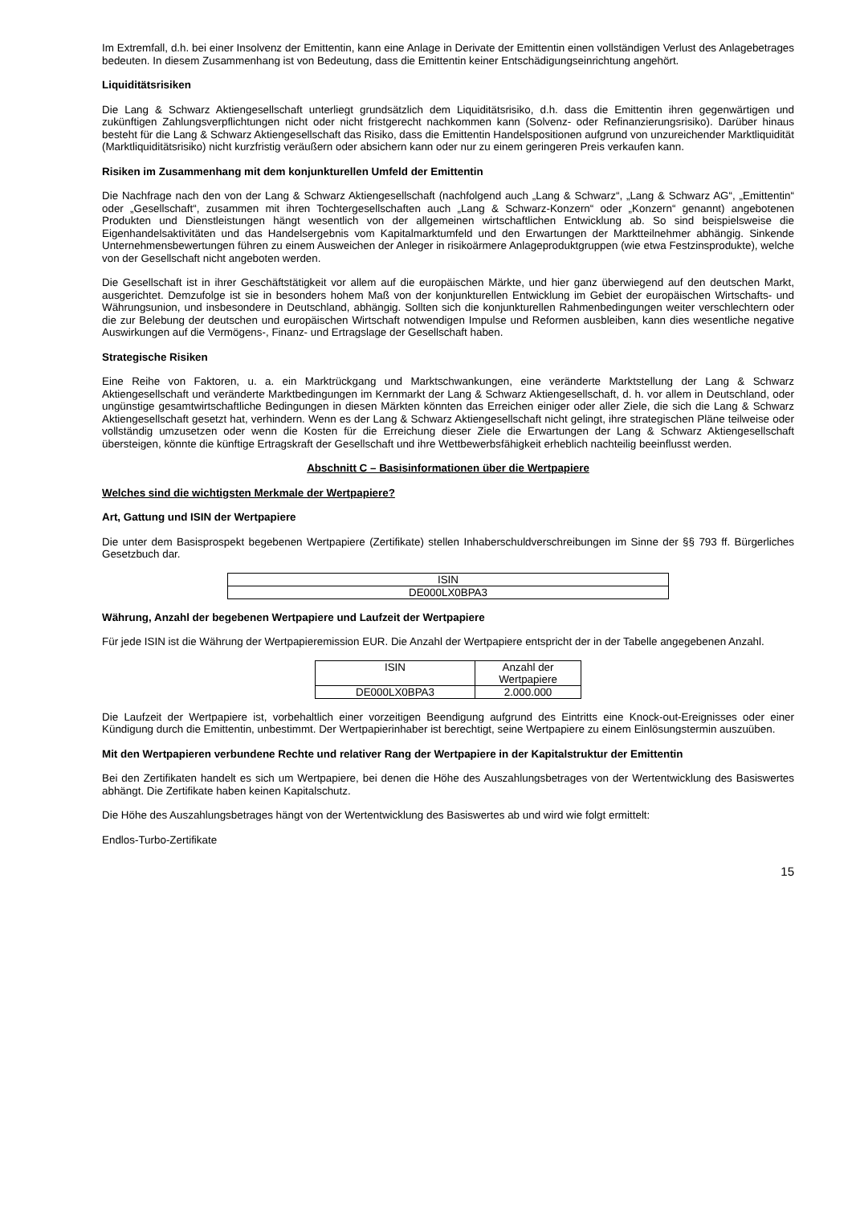Im Extremfall, d.h. bei einer Insolvenz der Emittentin, kann eine Anlage in Derivate der Emittentin einen vollständigen Verlust des Anlagebetrages bedeuten. In diesem Zusammenhang ist von Bedeutung, dass die Emittentin keiner Entschädigungseinrichtung angehört.
Liquiditätsrisiken
Die Lang & Schwarz Aktiengesellschaft unterliegt grundsätzlich dem Liquiditätsrisiko, d.h. dass die Emittentin ihren gegenwärtigen und zukünftigen Zahlungsverpflichtungen nicht oder nicht fristgerecht nachkommen kann (Solvenz- oder Refinanzierungsrisiko). Darüber hinaus besteht für die Lang & Schwarz Aktiengesellschaft das Risiko, dass die Emittentin Handelspositionen aufgrund von unzureichender Marktliquidität (Marktliquiditätsrisiko) nicht kurzfristig veräußern oder absichern kann oder nur zu einem geringeren Preis verkaufen kann.
Risiken im Zusammenhang mit dem konjunkturellen Umfeld der Emittentin
Die Nachfrage nach den von der Lang & Schwarz Aktiengesellschaft (nachfolgend auch „Lang & Schwarz“, „Lang & Schwarz AG“, „Emittentin“ oder „Gesellschaft“, zusammen mit ihren Tochtergesellschaften auch „Lang & Schwarz-Konzern“ oder „Konzern“ genannt) angebotenen Produkten und Dienstleistungen hängt wesentlich von der allgemeinen wirtschaftlichen Entwicklung ab. So sind beispielsweise die Eigenhandelsaktivitäten und das Handelsergebnis vom Kapitalmarktumfeld und den Erwartungen der Marktteilnehmer abhängig. Sinkende Unternehmensbewertungen führen zu einem Ausweichen der Anleger in risikoärmere Anlageproduktgruppen (wie etwa Festzinsprodukte), welche von der Gesellschaft nicht angeboten werden.
Die Gesellschaft ist in ihrer Geschäftstätigkeit vor allem auf die europäischen Märkte, und hier ganz überwiegend auf den deutschen Markt, ausgerichtet. Demzufolge ist sie in besonders hohem Maß von der konjunkturellen Entwicklung im Gebiet der europäischen Wirtschafts- und Währungsunion, und insbesondere in Deutschland, abhängig. Sollten sich die konjunkturellen Rahmenbedingungen weiter verschlechtern oder die zur Belebung der deutschen und europäischen Wirtschaft notwendigen Impulse und Reformen ausbleiben, kann dies wesentliche negative Auswirkungen auf die Vermögens-, Finanz- und Ertragslage der Gesellschaft haben.
Strategische Risiken
Eine Reihe von Faktoren, u. a. ein Marktrückgang und Marktschwankungen, eine veränderte Marktstellung der Lang & Schwarz Aktiengesellschaft und veränderte Marktbedingungen im Kernmarkt der Lang & Schwarz Aktiengesellschaft, d. h. vor allem in Deutschland, oder ungünstige gesamtwirtschaftliche Bedingungen in diesen Märkten könnten das Erreichen einiger oder aller Ziele, die sich die Lang & Schwarz Aktiengesellschaft gesetzt hat, verhindern. Wenn es der Lang & Schwarz Aktiengesellschaft nicht gelingt, ihre strategischen Pläne teilweise oder vollständig umzusetzen oder wenn die Kosten für die Erreichung dieser Ziele die Erwartungen der Lang & Schwarz Aktiengesellschaft übersteigen, könnte die künftige Ertragskraft der Gesellschaft und ihre Wettbewerbsfähigkeit erheblich nachteilig beeinflusst werden.
Abschnitt C – Basisinformationen über die Wertpapiere
Welches sind die wichtigsten Merkmale der Wertpapiere?
Art, Gattung und ISIN der Wertpapiere
Die unter dem Basisprospekt begebenen Wertpapiere (Zertifikate) stellen Inhaberschuldverschreibungen im Sinne der §§ 793 ff. Bürgerliches Gesetzbuch dar.
| ISIN |
| DE000LX0BPA3 |
Währung, Anzahl der begebenen Wertpapiere und Laufzeit der Wertpapiere
Für jede ISIN ist die Währung der Wertpapieremission EUR. Die Anzahl der Wertpapiere entspricht der in der Tabelle angegebenen Anzahl.
| ISIN | Anzahl der Wertpapiere |
| DE000LX0BPA3 | 2.000.000 |
Die Laufzeit der Wertpapiere ist, vorbehaltlich einer vorzeitigen Beendigung aufgrund des Eintritts eine Knock-out-Ereignisses oder einer Kündigung durch die Emittentin, unbestimmt. Der Wertpapierinhaber ist berechtigt, seine Wertpapiere zu einem Einlösungstermin auszuüben.
Mit den Wertpapieren verbundene Rechte und relativer Rang der Wertpapiere in der Kapitalstruktur der Emittentin
Bei den Zertifikaten handelt es sich um Wertpapiere, bei denen die Höhe des Auszahlungsbetrages von der Wertentwicklung des Basiswertes abhängt. Die Zertifikate haben keinen Kapitalschutz.
Die Höhe des Auszahlungsbetrages hängt von der Wertentwicklung des Basiswertes ab und wird wie folgt ermittelt:
Endlos-Turbo-Zertifikate
15